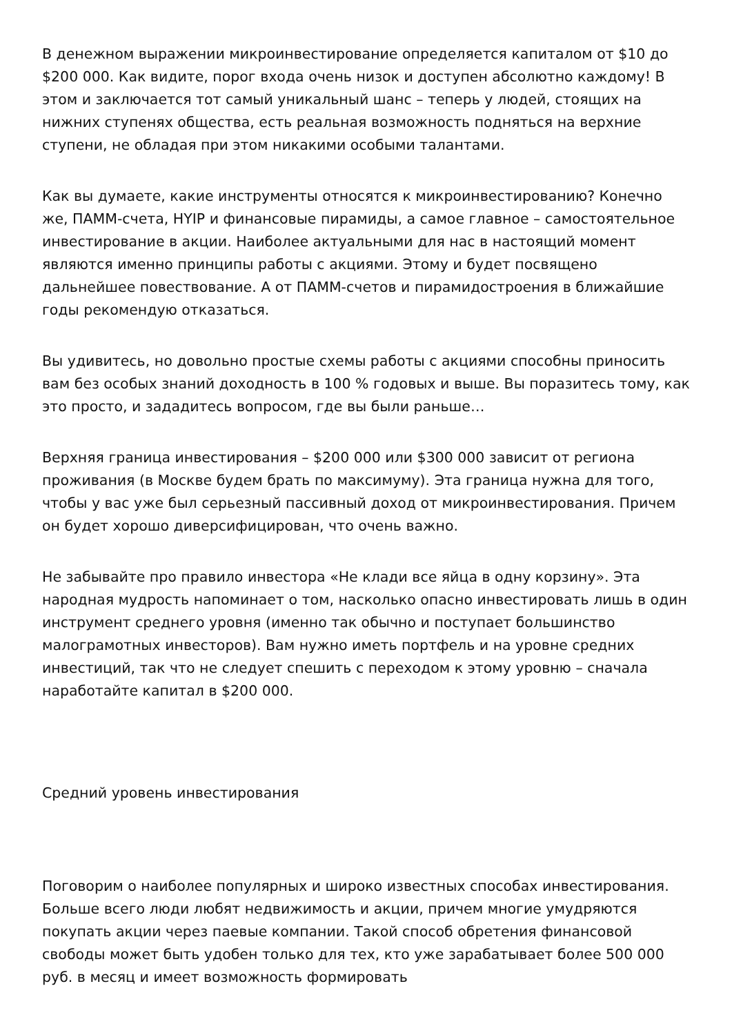В денежном выражении микроинвестирование определяется капиталом от $10 до $200 000. Как видите, порог входа очень низок и доступен абсолютно каждому! В этом и заключается тот самый уникальный шанс – теперь у людей, стоящих на нижних ступенях общества, есть реальная возможность подняться на верхние ступени, не обладая при этом никакими особыми талантами.
Как вы думаете, какие инструменты относятся к микроинвестированию? Конечно же, ПАММ-счета, HYIP и финансовые пирамиды, а самое главное – самостоятельное инвестирование в акции. Наиболее актуальными для нас в настоящий момент являются именно принципы работы с акциями. Этому и будет посвящено дальнейшее повествование. А от ПАММ-счетов и пирамидостроения в ближайшие годы рекомендую отказаться.
Вы удивитесь, но довольно простые схемы работы с акциями способны приносить вам без особых знаний доходность в 100 % годовых и выше. Вы поразитесь тому, как это просто, и зададитесь вопросом, где вы были раньше…
Верхняя граница инвестирования – $200 000 или $300 000 зависит от региона проживания (в Москве будем брать по максимуму). Эта граница нужна для того, чтобы у вас уже был серьезный пассивный доход от микроинвестирования. Причем он будет хорошо диверсифицирован, что очень важно.
Не забывайте про правило инвестора «Не клади все яйца в одну корзину». Эта народная мудрость напоминает о том, насколько опасно инвестировать лишь в один инструмент среднего уровня (именно так обычно и поступает большинство малограмотных инвесторов). Вам нужно иметь портфель и на уровне средних инвестиций, так что не следует спешить с переходом к этому уровню – сначала наработайте капитал в $200 000.
Средний уровень инвестирования
Поговорим о наиболее популярных и широко известных способах инвестирования. Больше всего люди любят недвижимость и акции, причем многие умудряются покупать акции через паевые компании. Такой способ обретения финансовой свободы может быть удобен только для тех, кто уже зарабатывает более 500 000 руб. в месяц и имеет возможность формировать